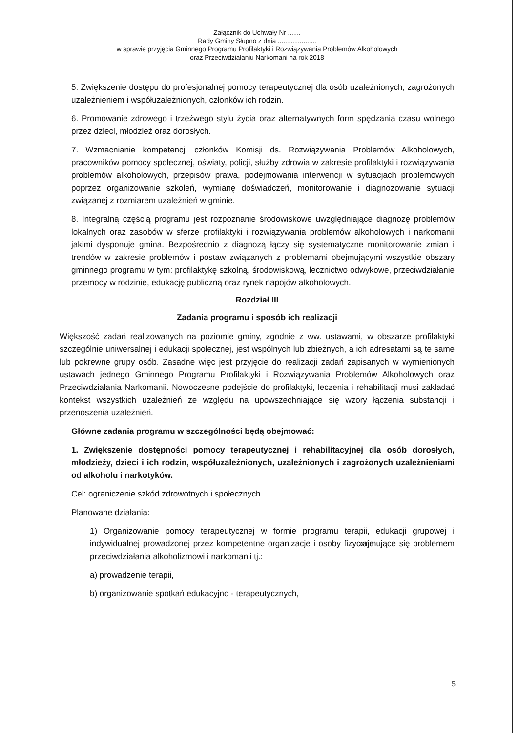Załącznik do Uchwały Nr .......
Rady Gminy Słupno z dnia .....................
w sprawie przyjęcia Gminnego Programu Profilaktyki i Rozwiązywania Problemów Alkoholowych
oraz Przeciwdziałaniu Narkomani na rok 2018
5. Zwiększenie dostępu do profesjonalnej pomocy terapeutycznej dla osób uzależnionych, zagrożonych uzależnieniem i współuzależnionych, członków ich rodzin.
6. Promowanie zdrowego i trzeźwego stylu życia oraz alternatywnych form spędzania czasu wolnego przez dzieci, młodzież oraz dorosłych.
7. Wzmacnianie kompetencji członków Komisji ds. Rozwiązywania Problemów Alkoholowych, pracowników pomocy społecznej, oświaty, policji, służby zdrowia w zakresie profilaktyki i rozwiązywania problemów alkoholowych, przepisów prawa, podejmowania interwencji w sytuacjach problemowych poprzez organizowanie szkoleń, wymianę doświadczeń, monitorowanie i diagnozowanie sytuacji związanej z rozmiarem uzależnień w gminie.
8. Integralną częścią programu jest rozpoznanie środowiskowe uwzględniające diagnozę problemów lokalnych oraz zasobów w sferze profilaktyki i rozwiązywania problemów alkoholowych i narkomanii jakimi dysponuje gmina. Bezpośrednio z diagnozą łączy się systematyczne monitorowanie zmian i trendów w zakresie problemów i postaw związanych z problemami obejmującymi wszystkie obszary gminnego programu w tym: profilaktykę szkolną, środowiskową, lecznictwo odwykowe, przeciwdziałanie przemocy w rodzinie, edukację publiczną oraz rynek napojów alkoholowych.
Rozdział III
Zadania programu i sposób ich realizacji
Większość zadań realizowanych na poziomie gminy, zgodnie z ww. ustawami, w obszarze profilaktyki szczególnie uniwersalnej i edukacji społecznej, jest wspólnych lub zbieżnych, a ich adresatami są te same lub pokrewne grupy osób. Zasadne więc jest przyjęcie do realizacji zadań zapisanych w wymienionych ustawach jednego Gminnego Programu Profilaktyki i Rozwiązywania Problemów Alkoholowych oraz Przeciwdziałania Narkomanii. Nowoczesne podejście do profilaktyki, leczenia i rehabilitacji musi zakładać kontekst wszystkich uzależnień ze względu na upowszechniające się wzory łączenia substancji i przenoszenia uzależnień.
Główne zadania programu w szczególności będą obejmować:
1. Zwiększenie dostępności pomocy terapeutycznej i rehabilitacyjnej dla osób dorosłych, młodzieży, dzieci i ich rodzin, współuzależnionych, uzależnionych i zagrożonych uzależnieniami od alkoholu i narkotyków.
Cel: ograniczenie szkód zdrowotnych i społecznych.
Planowane działania:
1) Organizowanie pomocy terapeutycznej w formie programu terapii, edukacji grupowej i indywidualnej prowadzonej przez kompetentne organizacje i osoby fizyczne zajmujące się problemem przeciwdziałania alkoholizmowi i narkomanii tj.:
a) prowadzenie terapii,
b) organizowanie spotkań edukacyjno - terapeutycznych,
5